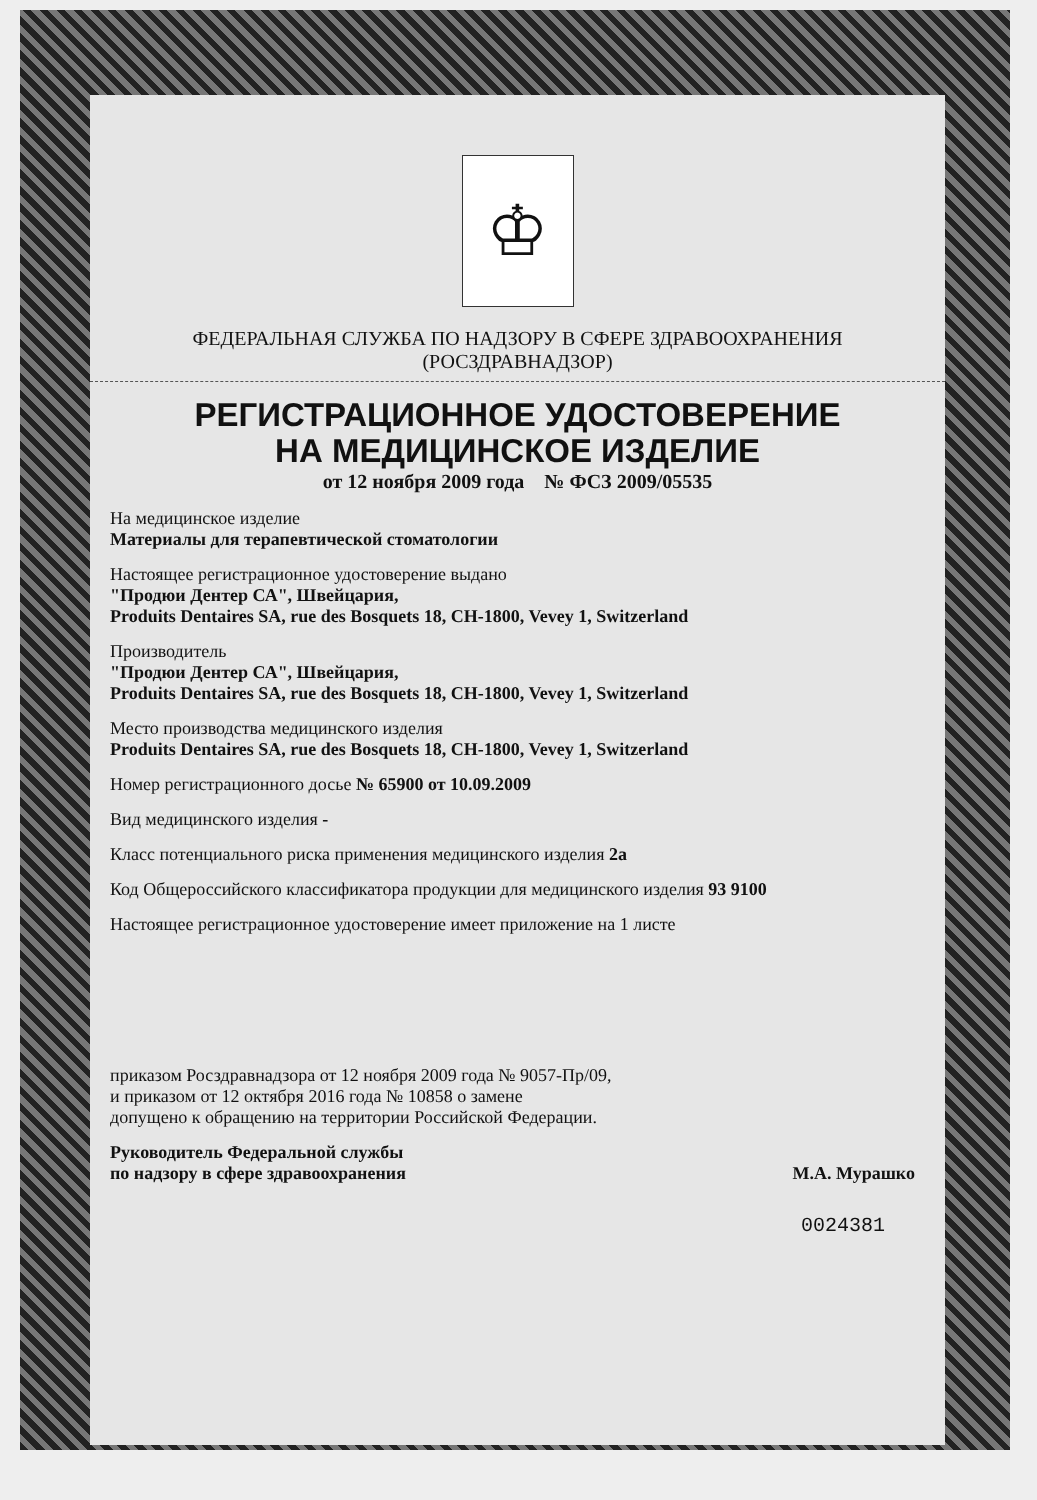♔
ФЕДЕРАЛЬНАЯ СЛУЖБА ПО НАДЗОРУ В СФЕРЕ ЗДРАВООХРАНЕНИЯ
(РОСЗДРАВНАДЗОР)
РЕГИСТРАЦИОННОЕ УДОСТОВЕРЕНИЕ
НА МЕДИЦИНСКОЕ ИЗДЕЛИЕ
от 12 ноября 2009 года № ФСЗ 2009/05535
На медицинское изделие
Материалы для терапевтической стоматологии
Настоящее регистрационное удостоверение выдано
"Продюи Дентер СА", Швейцария,
Produits Dentaires SA, rue des Bosquets 18, CH-1800, Vevey 1, Switzerland
Производитель
"Продюи Дентер СА", Швейцария,
Produits Dentaires SA, rue des Bosquets 18, CH-1800, Vevey 1, Switzerland
Место производства медицинского изделия
Produits Dentaires SA, rue des Bosquets 18, CH-1800, Vevey 1, Switzerland
Номер регистрационного досье № 65900 от 10.09.2009
Вид медицинского изделия -
Класс потенциального риска применения медицинского изделия 2а
Код Общероссийского классификатора продукции для медицинского изделия 93 9100
Настоящее регистрационное удостоверение имеет приложение на 1 листе
приказом Росздравнадзора от 12 ноября 2009 года № 9057-Пр/09,
и приказом от 12 октября 2016 года № 10858 о замене
допущено к обращению на территории Российской Федерации.
Руководитель Федеральной службы
по надзору в сфере здравоохранения М.А. Мурашко
0024381